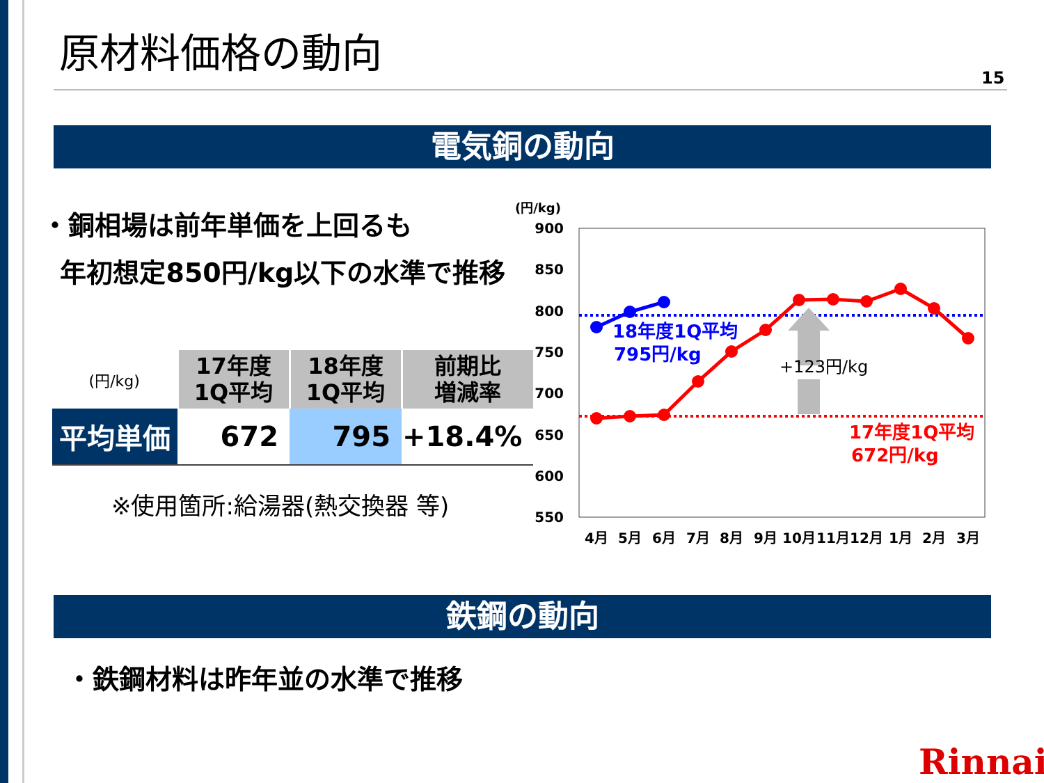原材料価格の動向
15
電気銅の動向
・銅相場は前年単価を上回るも
年初想定850円/kg以下の水準で推移
| (円/kg) | 17年度 1Q平均 | 18年度 1Q平均 | 前期比 増減率 |
| 平均単価 | 672 | 795 | +18.4% |
※使用箇所:給湯器(熱交換器 等)
(円/kg)
900
850
800
750
700
650
600
550
4月
5月
6月
7月
8月
9月
10月
11月
12月
1月
2月
3月
+123円/kg
18年度1Q平均
795円/kg
17年度1Q平均
672円/kg
鉄鋼の動向
・鉄鋼材料は昨年並の水準で推移
Rinnai